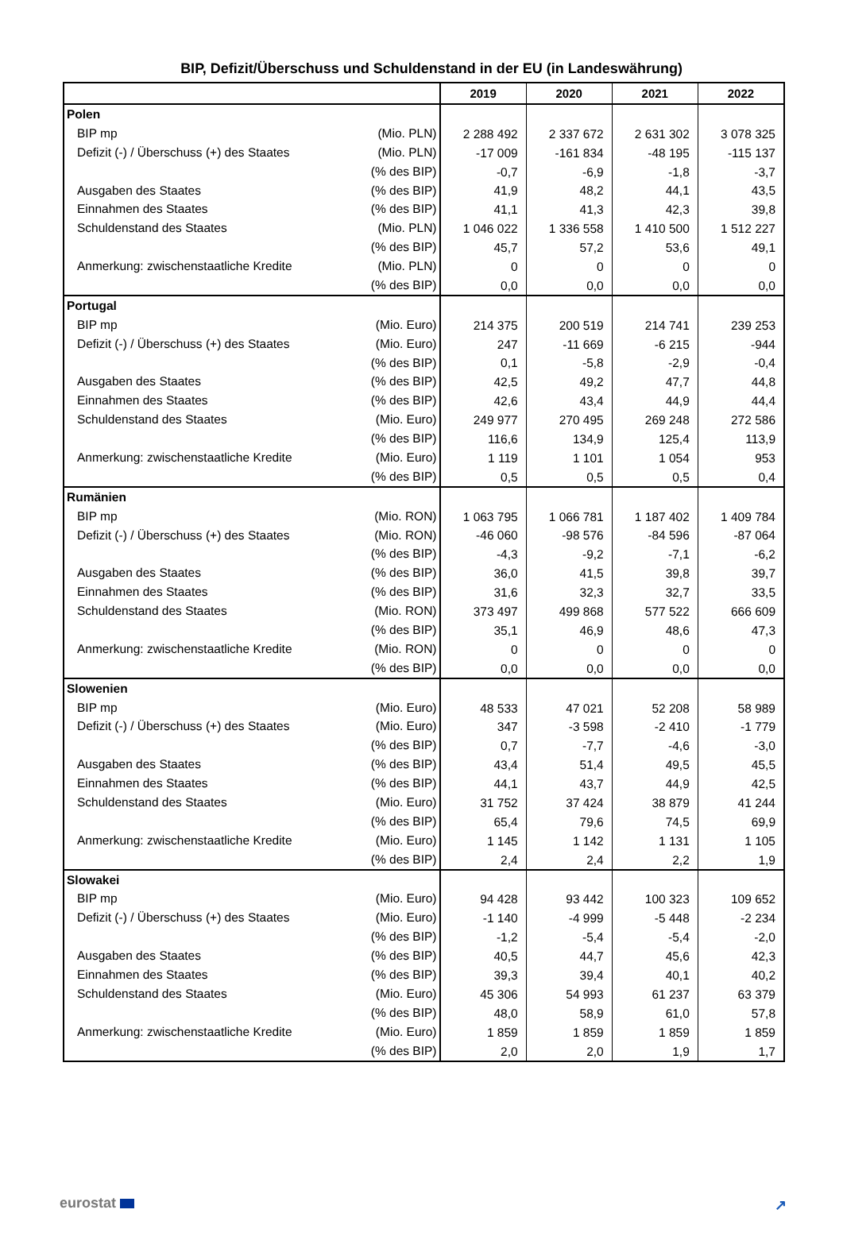BIP, Defizit/Überschuss und Schuldenstand in der EU (in Landeswährung)
| | | 2019 | 2020 | 2021 | 2022 |
| --- | --- | --- | --- | --- | --- |
| Polen | | | | | |
| BIP mp | (Mio. PLN) | 2 288 492 | 2 337 672 | 2 631 302 | 3 078 325 |
| Defizit (-) / Überschuss (+) des Staates | (Mio. PLN) | -17 009 | -161 834 | -48 195 | -115 137 |
| | (% des BIP) | -0,7 | -6,9 | -1,8 | -3,7 |
| Ausgaben des Staates | (% des BIP) | 41,9 | 48,2 | 44,1 | 43,5 |
| Einnahmen des Staates | (% des BIP) | 41,1 | 41,3 | 42,3 | 39,8 |
| Schuldenstand des Staates | (Mio. PLN) | 1 046 022 | 1 336 558 | 1 410 500 | 1 512 227 |
| | (% des BIP) | 45,7 | 57,2 | 53,6 | 49,1 |
| Anmerkung: zwischenstaatliche Kredite | (Mio. PLN) | 0 | 0 | 0 | 0 |
| | (% des BIP) | 0,0 | 0,0 | 0,0 | 0,0 |
| Portugal | | | | | |
| BIP mp | (Mio. Euro) | 214 375 | 200 519 | 214 741 | 239 253 |
| Defizit (-) / Überschuss (+) des Staates | (Mio. Euro) | 247 | -11 669 | -6 215 | -944 |
| | (% des BIP) | 0,1 | -5,8 | -2,9 | -0,4 |
| Ausgaben des Staates | (% des BIP) | 42,5 | 49,2 | 47,7 | 44,8 |
| Einnahmen des Staates | (% des BIP) | 42,6 | 43,4 | 44,9 | 44,4 |
| Schuldenstand des Staates | (Mio. Euro) | 249 977 | 270 495 | 269 248 | 272 586 |
| | (% des BIP) | 116,6 | 134,9 | 125,4 | 113,9 |
| Anmerkung: zwischenstaatliche Kredite | (Mio. Euro) | 1 119 | 1 101 | 1 054 | 953 |
| | (% des BIP) | 0,5 | 0,5 | 0,5 | 0,4 |
| Rumänien | | | | | |
| BIP mp | (Mio. RON) | 1 063 795 | 1 066 781 | 1 187 402 | 1 409 784 |
| Defizit (-) / Überschuss (+) des Staates | (Mio. RON) | -46 060 | -98 576 | -84 596 | -87 064 |
| | (% des BIP) | -4,3 | -9,2 | -7,1 | -6,2 |
| Ausgaben des Staates | (% des BIP) | 36,0 | 41,5 | 39,8 | 39,7 |
| Einnahmen des Staates | (% des BIP) | 31,6 | 32,3 | 32,7 | 33,5 |
| Schuldenstand des Staates | (Mio. RON) | 373 497 | 499 868 | 577 522 | 666 609 |
| | (% des BIP) | 35,1 | 46,9 | 48,6 | 47,3 |
| Anmerkung: zwischenstaatliche Kredite | (Mio. RON) | 0 | 0 | 0 | 0 |
| | (% des BIP) | 0,0 | 0,0 | 0,0 | 0,0 |
| Slowenien | | | | | |
| BIP mp | (Mio. Euro) | 48 533 | 47 021 | 52 208 | 58 989 |
| Defizit (-) / Überschuss (+) des Staates | (Mio. Euro) | 347 | -3 598 | -2 410 | -1 779 |
| | (% des BIP) | 0,7 | -7,7 | -4,6 | -3,0 |
| Ausgaben des Staates | (% des BIP) | 43,4 | 51,4 | 49,5 | 45,5 |
| Einnahmen des Staates | (% des BIP) | 44,1 | 43,7 | 44,9 | 42,5 |
| Schuldenstand des Staates | (Mio. Euro) | 31 752 | 37 424 | 38 879 | 41 244 |
| | (% des BIP) | 65,4 | 79,6 | 74,5 | 69,9 |
| Anmerkung: zwischenstaatliche Kredite | (Mio. Euro) | 1 145 | 1 142 | 1 131 | 1 105 |
| | (% des BIP) | 2,4 | 2,4 | 2,2 | 1,9 |
| Slowakei | | | | | |
| BIP mp | (Mio. Euro) | 94 428 | 93 442 | 100 323 | 109 652 |
| Defizit (-) / Überschuss (+) des Staates | (Mio. Euro) | -1 140 | -4 999 | -5 448 | -2 234 |
| | (% des BIP) | -1,2 | -5,4 | -5,4 | -2,0 |
| Ausgaben des Staates | (% des BIP) | 40,5 | 44,7 | 45,6 | 42,3 |
| Einnahmen des Staates | (% des BIP) | 39,3 | 39,4 | 40,1 | 40,2 |
| Schuldenstand des Staates | (Mio. Euro) | 45 306 | 54 993 | 61 237 | 63 379 |
| | (% des BIP) | 48,0 | 58,9 | 61,0 | 57,8 |
| Anmerkung: zwischenstaatliche Kredite | (Mio. Euro) | 1 859 | 1 859 | 1 859 | 1 859 |
| | (% des BIP) | 2,0 | 2,0 | 1,9 | 1,7 |
eurostat ↗